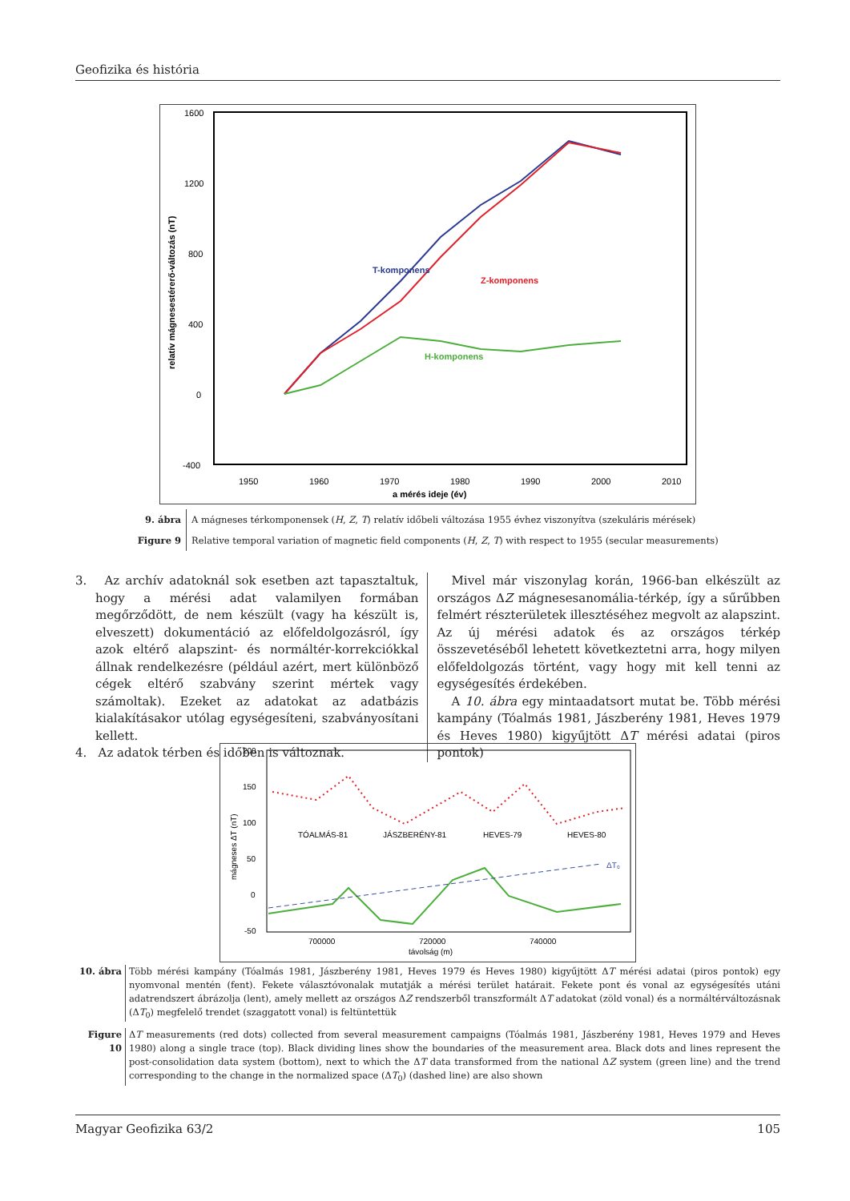Geofizika és história
1600
1200
800
400
0
-400
1950
1960
1970
1980
1990
2000
2010
a mérés ideje (év)
relatív mágnesestérerő-változás (nT)
T-komponens
Z-komponens
H-komponens
9. ábra A mágneses térkomponensek (H, Z, T) relatív időbeli változása 1955 évhez viszonyítva (szekuláris mérések)
Figure 9 Relative temporal variation of magnetic field components (H, Z, T) with respect to 1955 (secular measurements)
3. Az archív adatoknál sok esetben azt tapasztaltuk, hogy a mérési adat valamilyen formában megőrződött, de nem készült (vagy ha készült is, elveszett) dokumentáció az előfeldolgozásról, így azok eltérő alapszint- és normáltér-korrekciókkal állnak rendelkezésre (például azért, mert különböző cégek eltérő szabvány szerint mértek vagy számoltak). Ezeket az adatokat az adatbázis kialakításakor utólag egységesíteni, szabványosítani kellett.
4. Az adatok térben és időben is változnak.
Mivel már viszonylag korán, 1966-ban elkészült az országos ΔZ mágnesesanomália-térkép, így a sűrűbben felmért részterületek illesztéséhez megvolt az alapszint. Az új mérési adatok és az országos térkép összevetéséből lehetett következtetni arra, hogy milyen előfeldolgozás történt, vagy hogy mit kell tenni az egységesítés érdekében.
A 10. ábra egy mintaadatsort mutat be. Több mérési kampány (Tóalmás 1981, Jászberény 1981, Heves 1979 és Heves 1980) kigyűjtött ΔT mérési adatai (piros pontok)
200
150
100
50
0
-50
700000
720000
740000
távolság (m)
mágneses ΔT (nT)
TÓALMÁS-81
JÁSZBERÉNY-81
HEVES-79
HEVES-80
ΔT₀
10. ábra Több mérési kampány (Tóalmás 1981, Jászberény 1981, Heves 1979 és Heves 1980) kigyűjtött ΔT mérési adatai (piros pontok) egy nyomvonal mentén (fent). Fekete választóvonalak mutatják a mérési terület határait. Fekete pont és vonal az egységesítés utáni adatrendszert ábrázolja (lent), amely mellett az országos ΔZ rendszerből transzformált ΔT adatokat (zöld vonal) és a normáltérváltozásnak (ΔT<sub>0</sub>) megfelelő trendet (szaggatott vonal) is feltüntettük
Figure 10
ΔT measurements (red dots) collected from several measurement campaigns (Tóalmás 1981, Jászberény 1981, Heves 1979 and Heves 1980) along a single trace (top). Black dividing lines show the boundaries of the measurement area. Black dots and lines represent the post-consolidation data system (bottom), next to which the ΔT data transformed from the national ΔZ system (green line) and the trend corresponding to the change in the normalized space (ΔT<sub>0</sub>) (dashed line) are also shown
Magyar Geofizika 63/2 105